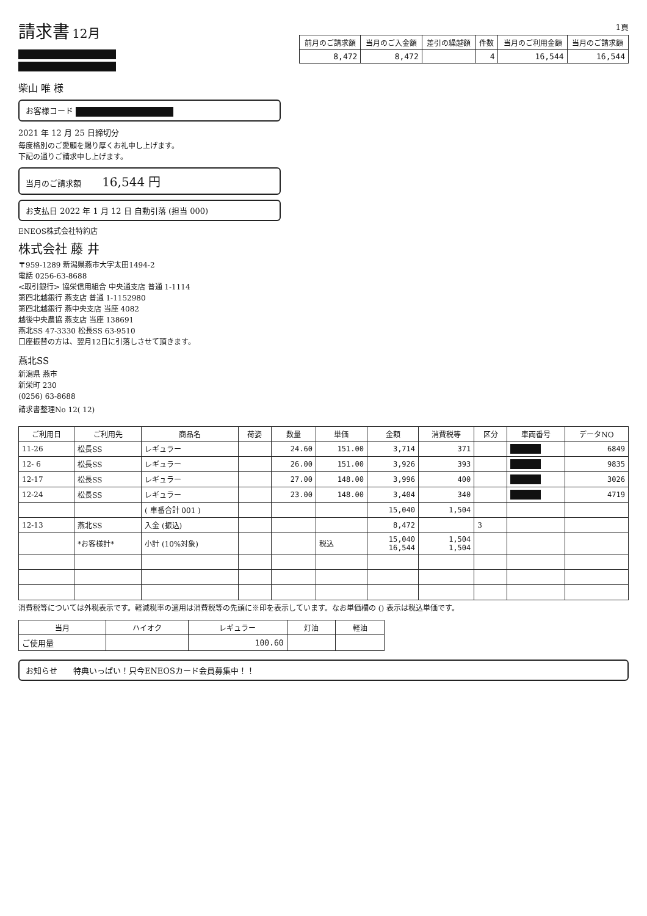請求書
12月
柴山 唯 様
お客様コード
2021 年 12 月 25 日締切分
毎度格別のご愛顧を賜り厚くお礼申し上げます。
下記の通りご請求申し上げます。
当月のご請求額 16,544 円
お支払日 2022 年 1 月 12 日 自動引落 (担当 000)
ENEOS株式会社特約店
株式会社 藤 井
〒959-1289 新潟県燕市大字太田1494-2
電話 0256-63-8688
<取引銀行> 協栄信用組合 中央通支店 普通 1-1114
第四北越銀行 燕支店 普通 1-1152980
第四北越銀行 燕中央支店 当座 4082
越後中央農協 燕支店 当座 138691
燕北SS 47-3330 松長SS 63-9510
口座振替の方は、翌月12日に引落しさせて頂きます。
燕北SS
新潟県 燕市
新栄町 230
(0256) 63-8688
請求書整理No 12( 12)
1頁
| 前月のご請求額 | 当月のご入金額 | 差引の繰越額 | 件数 | 当月のご利用金額 | 当月のご請求額 |
| --- | --- | --- | --- | --- | --- |
| 8,472 | 8,472 | | 4 | 16,544 | 16,544 |
| ご利用日 | ご利用先 | 商品名 | 荷姿 | 数量 | 単価 | 金額 | 消費税等 | 区分 | 車両番号 | データNO |
| --- | --- | --- | --- | --- | --- | --- | --- | --- | --- | --- |
| 11-26 | 松長SS | レギュラー | | 24.60 | 151.00 | 3,714 | 371 | | | 6849 |
| 12- 6 | 松長SS | レギュラー | | 26.00 | 151.00 | 3,926 | 393 | | | 9835 |
| 12-17 | 松長SS | レギュラー | | 27.00 | 148.00 | 3,996 | 400 | | | 3026 |
| 12-24 | 松長SS | レギュラー | | 23.00 | 148.00 | 3,404 | 340 | | | 4719 |
| | | ( 車番合計 001 ) | | | | 15,040 | 1,504 | | | |
| 12-13 | 燕北SS | 入金 (振込) | | | | 8,472 | | 3 | | |
| | *お客様計* | 小計 (10%対象) | | | 税込 | 15,040 16,544 | 1,504 1,504 | | | |
消費税等については外税表示です。軽減税率の適用は消費税等の先頭に※印を表示しています。なお単価欄の () 表示は税込単価です。
| 当月 | ハイオク | レギュラー | 灯油 | 軽油 |
| --- | --- | --- | --- | --- |
| ご使用量 | | 100.60 | | |
お知らせ　　特典いっぱい！只今ENEOSカード会員募集中！！